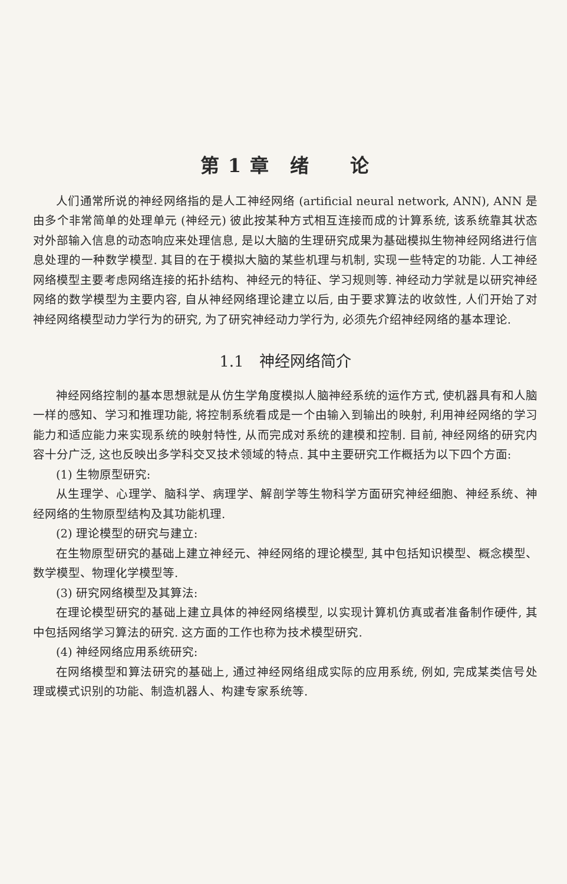第 1 章　绪　　论
人们通常所说的神经网络指的是人工神经网络 (artificial neural network, ANN), ANN 是由多个非常简单的处理单元 (神经元) 彼此按某种方式相互连接而成的计算系统, 该系统靠其状态对外部输入信息的动态响应来处理信息, 是以大脑的生理研究成果为基础模拟生物神经网络进行信息处理的一种数学模型. 其目的在于模拟大脑的某些机理与机制, 实现一些特定的功能. 人工神经网络模型主要考虑网络连接的拓扑结构、神经元的特征、学习规则等. 神经动力学就是以研究神经网络的数学模型为主要内容, 自从神经网络理论建立以后, 由于要求算法的收敛性, 人们开始了对神经网络模型动力学行为的研究, 为了研究神经动力学行为, 必须先介绍神经网络的基本理论.
1.1　神经网络简介
神经网络控制的基本思想就是从仿生学角度模拟人脑神经系统的运作方式, 使机器具有和人脑一样的感知、学习和推理功能, 将控制系统看成是一个由输入到输出的映射, 利用神经网络的学习能力和适应能力来实现系统的映射特性, 从而完成对系统的建模和控制. 目前, 神经网络的研究内容十分广泛, 这也反映出多学科交叉技术领域的特点. 其中主要研究工作概括为以下四个方面:
(1) 生物原型研究:
从生理学、心理学、脑科学、病理学、解剖学等生物科学方面研究神经细胞、神经系统、神经网络的生物原型结构及其功能机理.
(2) 理论模型的研究与建立:
在生物原型研究的基础上建立神经元、神经网络的理论模型, 其中包括知识模型、概念模型、数学模型、物理化学模型等.
(3) 研究网络模型及其算法:
在理论模型研究的基础上建立具体的神经网络模型, 以实现计算机仿真或者准备制作硬件, 其中包括网络学习算法的研究. 这方面的工作也称为技术模型研究.
(4) 神经网络应用系统研究:
在网络模型和算法研究的基础上, 通过神经网络组成实际的应用系统, 例如, 完成某类信号处理或模式识别的功能、制造机器人、构建专家系统等.